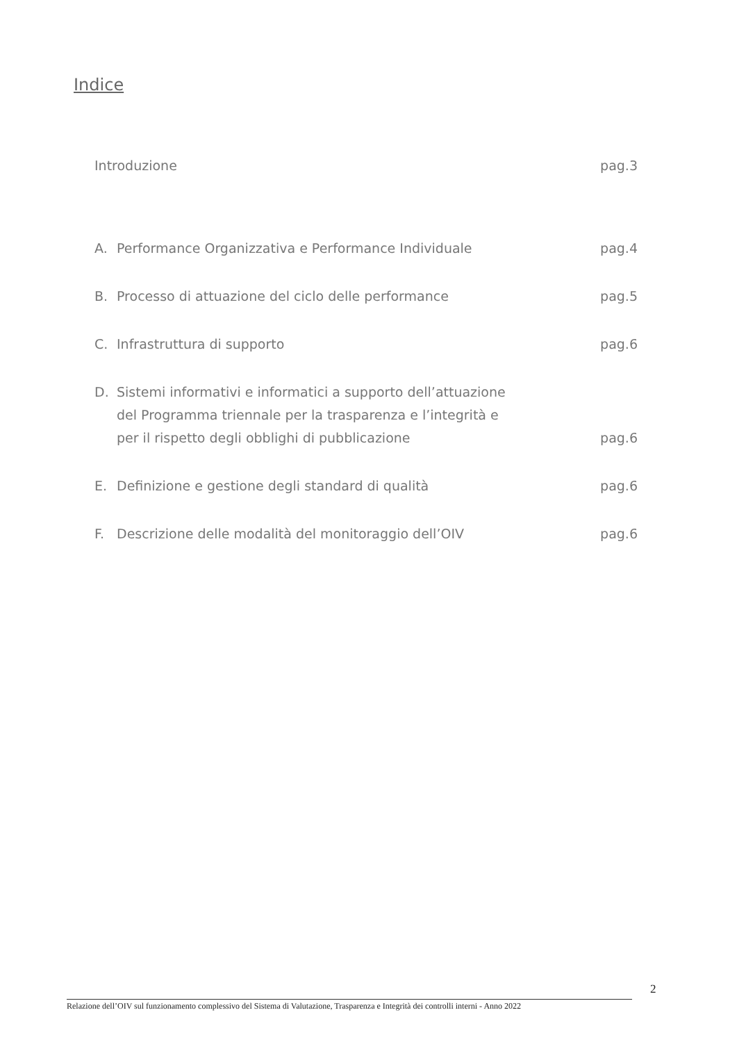Indice
Introduzione pag.3
A. Performance Organizzativa e Performance Individuale pag.4
B. Processo di attuazione del ciclo delle performance pag.5
C. Infrastruttura di supporto pag.6
D. Sistemi informativi e informatici a supporto dell’attuazione
del Programma triennale per la trasparenza e l’integrità e
per il rispetto degli obblighi di pubblicazione pag.6
E. Definizione e gestione degli standard di qualità pag.6
F. Descrizione delle modalità del monitoraggio dell’OIV pag.6
2
Relazione dell’OIV sul funzionamento complessivo del Sistema di Valutazione, Trasparenza e Integrità dei controlli interni - Anno 2022